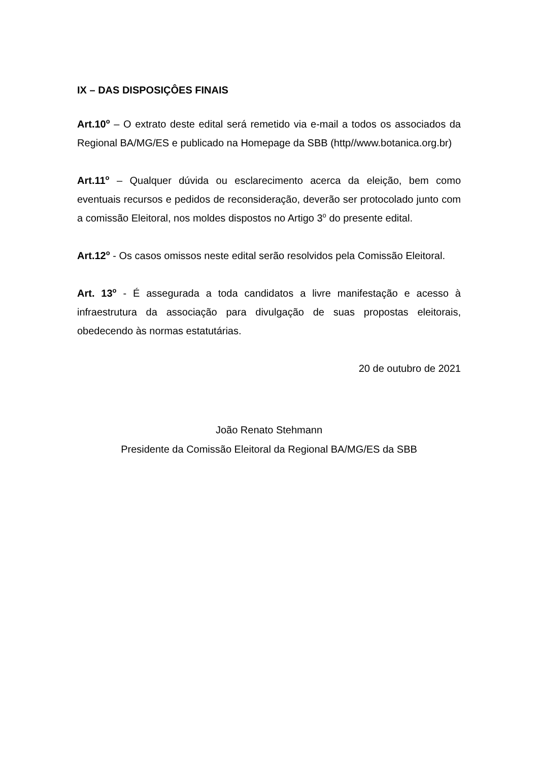IX – DAS DISPOSIÇÔES FINAIS
Art.10<sup>o</sup> – O extrato deste edital será remetido via e-mail a todos os associados da Regional BA/MG/ES e publicado na Homepage da SBB (http//www.botanica.org.br)
Art.11<sup>o</sup> – Qualquer dúvida ou esclarecimento acerca da eleição, bem como eventuais recursos e pedidos de reconsideração, deverão ser protocolado junto com a comissão Eleitoral, nos moldes dispostos no Artigo 3<sup>o</sup> do presente edital.
Art.12<sup>o</sup> - Os casos omissos neste edital serão resolvidos pela Comissão Eleitoral.
Art. 13<sup>o</sup> - É assegurada a toda candidatos a livre manifestação e acesso à infraestrutura da associação para divulgação de suas propostas eleitorais, obedecendo às normas estatutárias.
20 de outubro de 2021
João Renato Stehmann
Presidente da Comissão Eleitoral da Regional BA/MG/ES da SBB